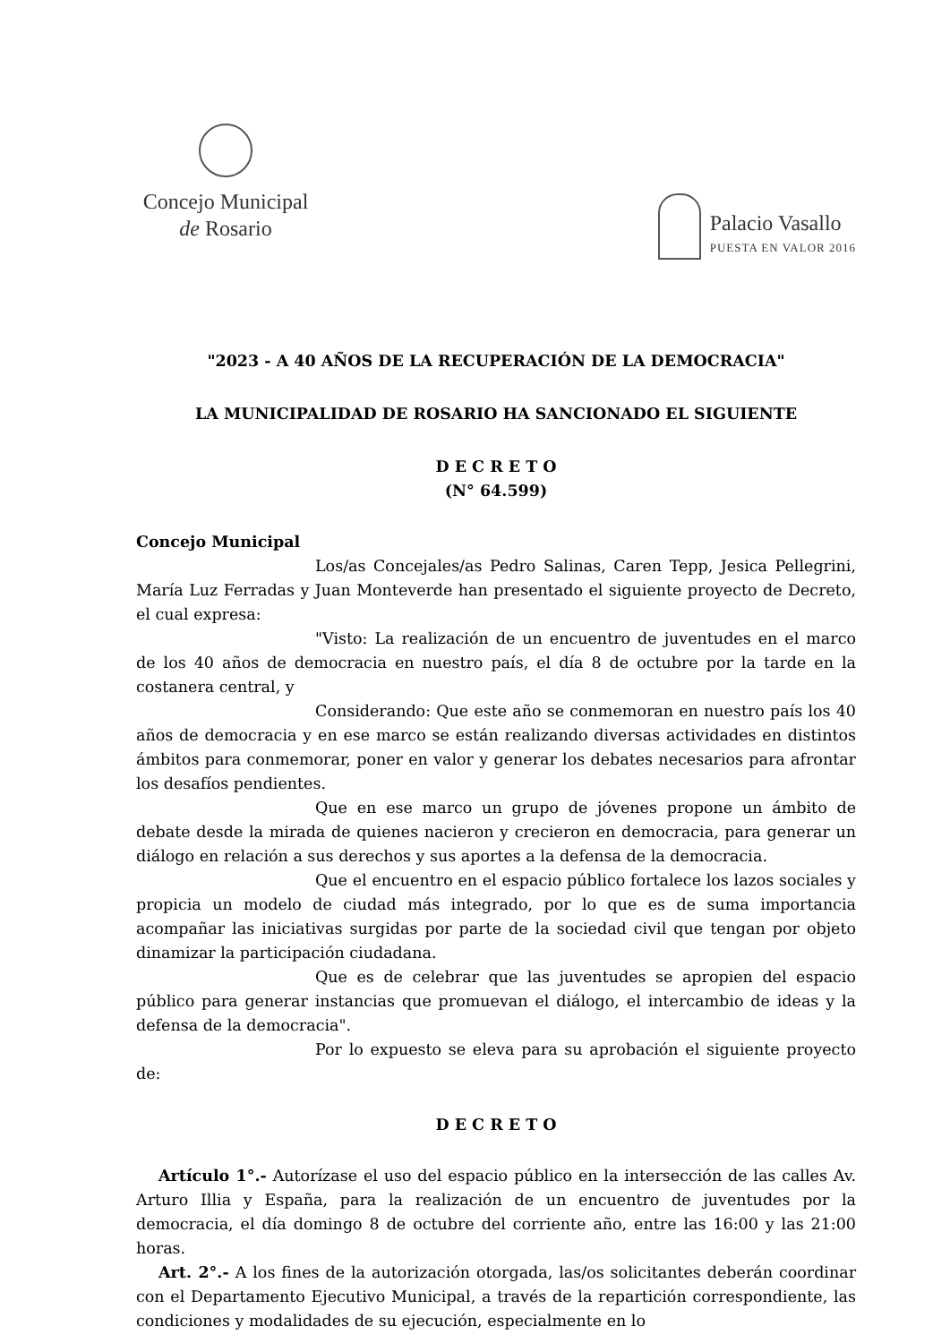Concejo Municipal
de Rosario
Palacio Vasallo
PUESTA EN VALOR 2016
"2023 - A 40 AÑOS DE LA RECUPERACIÓN DE LA DEMOCRACIA"
LA MUNICIPALIDAD DE ROSARIO HA SANCIONADO EL SIGUIENTE
D E C R E T O
(N° 64.599)
Concejo Municipal
Los/as Concejales/as Pedro Salinas, Caren Tepp, Jesica Pellegrini, María Luz Ferradas y Juan Monteverde han presentado el siguiente proyecto de Decreto, el cual expresa:
"Visto: La realización de un encuentro de juventudes en el marco de los 40 años de democracia en nuestro país, el día 8 de octubre por la tarde en la costanera central, y
Considerando: Que este año se conmemoran en nuestro país los 40 años de democracia y en ese marco se están realizando diversas actividades en distintos ámbitos para conmemorar, poner en valor y generar los debates necesarios para afrontar los desafíos pendientes.
Que en ese marco un grupo de jóvenes propone un ámbito de debate desde la mirada de quienes nacieron y crecieron en democracia, para generar un diálogo en relación a sus derechos y sus aportes a la defensa de la democracia.
Que el encuentro en el espacio público fortalece los lazos sociales y propicia un modelo de ciudad más integrado, por lo que es de suma importancia acompañar las iniciativas surgidas por parte de la sociedad civil que tengan por objeto dinamizar la participación ciudadana.
Que es de celebrar que las juventudes se apropien del espacio público para generar instancias que promuevan el diálogo, el intercambio de ideas y la defensa de la democracia".
Por lo expuesto se eleva para su aprobación el siguiente proyecto de:
D E C R E T O
Artículo 1°.- Autorízase el uso del espacio público en la intersección de las calles Av. Arturo Illia y España, para la realización de un encuentro de juventudes por la democracia, el día domingo 8 de octubre del corriente año, entre las 16:00 y las 21:00 horas.
Art. 2°.- A los fines de la autorización otorgada, las/os solicitantes deberán coordinar con el Departamento Ejecutivo Municipal, a través de la repartición correspondiente, las condiciones y modalidades de su ejecución, especialmente en lo